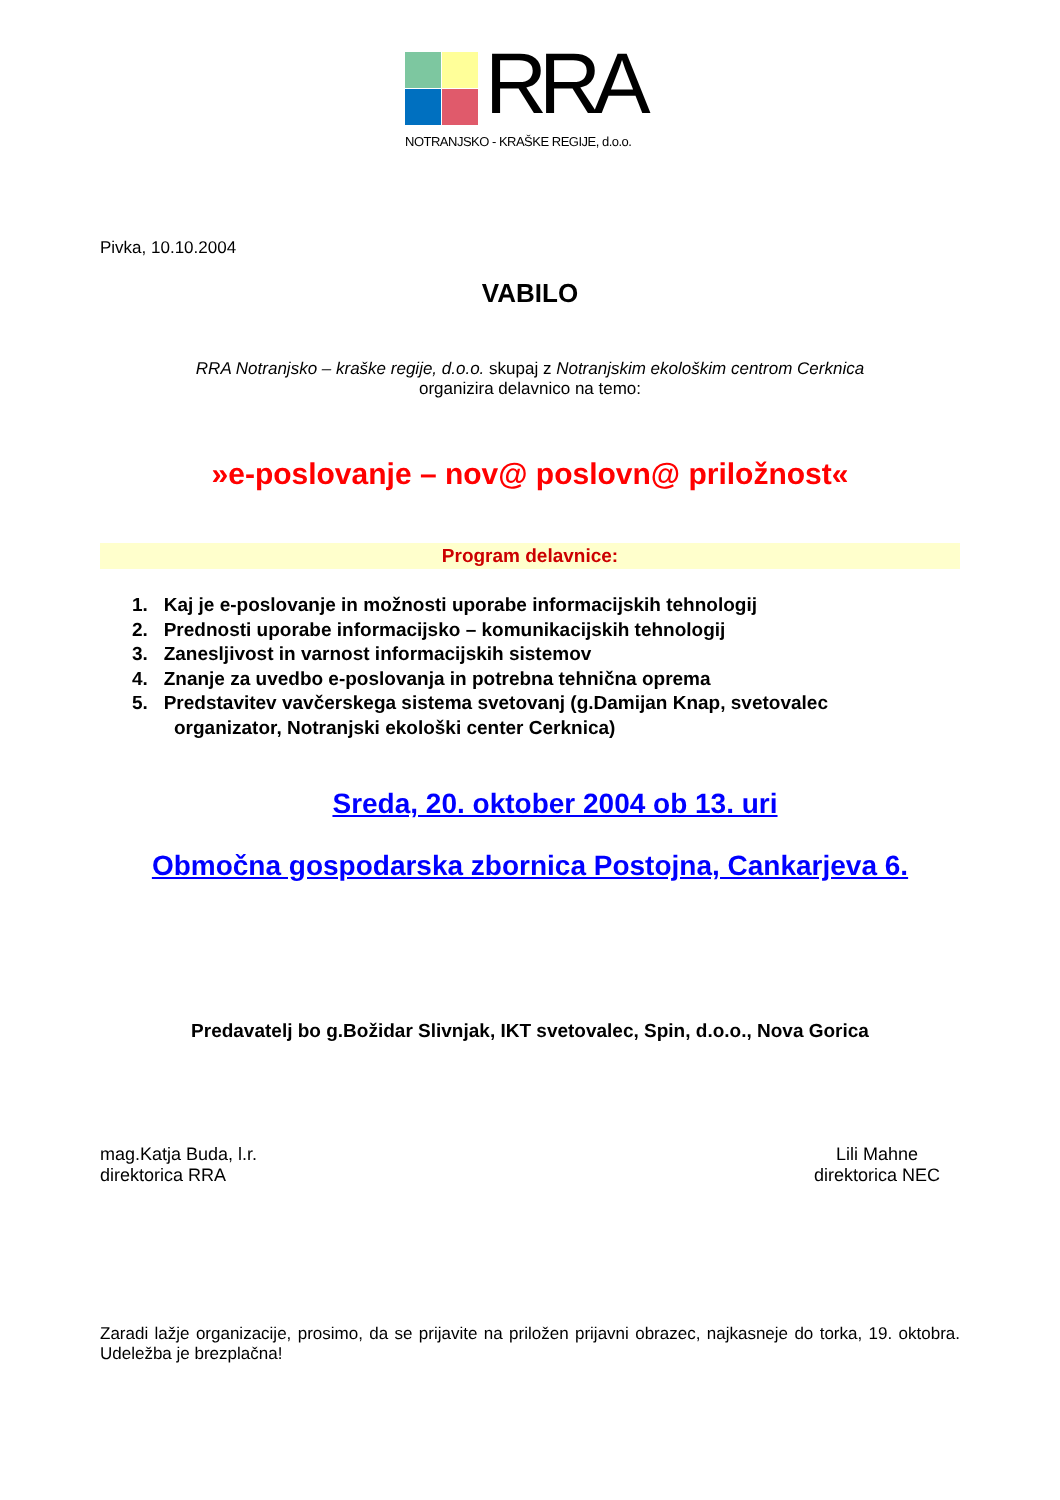RRA
NOTRANJSKO - KRAŠKE REGIJE, d.o.o.
Pivka, 10.10.2004
VABILO
RRA Notranjsko – kraške regije, d.o.o. skupaj z Notranjskim ekološkim centrom Cerknica
organizira delavnico na temo:
»e-poslovanje – nov@ poslovn@ priložnost«
Program delavnice:
1. Kaj je e-poslovanje in možnosti uporabe informacijskih tehnologij
2. Prednosti uporabe informacijsko – komunikacijskih tehnologij
3. Zanesljivost in varnost informacijskih sistemov
4. Znanje za uvedbo e-poslovanja in potrebna tehnična oprema
5. Predstavitev vavčerskega sistema svetovanj (g.Damijan Knap, svetovalec
organizator, Notranjski ekološki center Cerknica)
Sreda, 20. oktober 2004 ob 13. uri
Območna gospodarska zbornica Postojna, Cankarjeva 6.
Predavatelj bo g.Božidar Slivnjak, IKT svetovalec, Spin, d.o.o., Nova Gorica
mag.Katja Buda, l.r.
direktorica RRA
Lili Mahne
direktorica NEC
Zaradi lažje organizacije, prosimo, da se prijavite na priložen prijavni obrazec, najkasneje do torka, 19. oktobra. Udeležba je brezplačna!